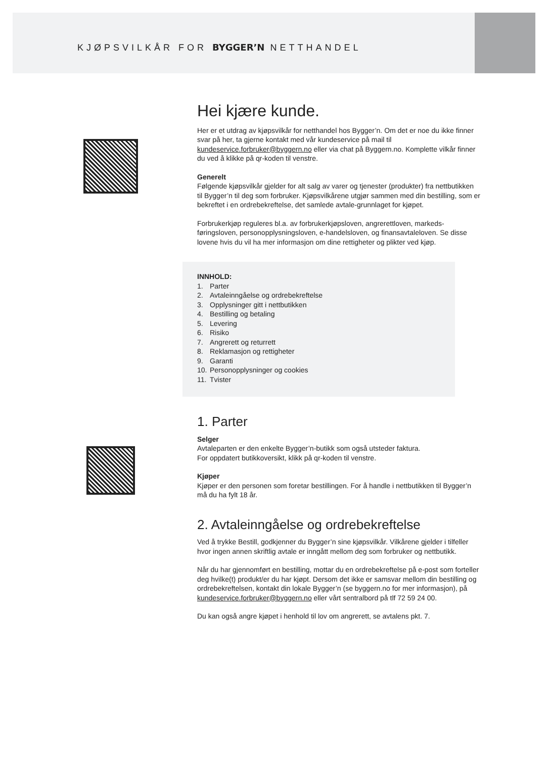KJØPSVILKÅR FOR BYGGER’N NETTHANDEL
Hei kjære kunde.
Her er et utdrag av kjøpsvilkår for netthandel hos Bygger’n. Om det er noe du ikke finner svar på her, ta gjerne kontakt med vår kundeservice på mail til kundeservice.forbruker@byggern.no eller via chat på Byggern.no. Komplette vilkår finner du ved å klikke på qr-koden til venstre.
Generelt
Følgende kjøpsvilkår gjelder for alt salg av varer og tjenester (produkter) fra nettbutikken til Bygger’n til deg som forbruker. Kjøpsvilkårene utgjør sammen med din bestilling, som er bekreftet i en ordrebekreftelse, det samlede avtale-grunnlaget for kjøpet.
Forbrukerkjøp reguleres bl.a. av forbrukerkjøpsloven, angrerettloven, markeds-føringsloven, personopplysningsloven, e-handelsloven, og finansavtaleloven. Se disse lovene hvis du vil ha mer informasjon om dine rettigheter og plikter ved kjøp.
INNHOLD:
1. Parter
2. Avtaleinngåelse og ordrebekreftelse
3. Opplysninger gitt i nettbutikken
4. Bestilling og betaling
5. Levering
6. Risiko
7. Angrerett og returrett
8. Reklamasjon og rettigheter
9. Garanti
10. Personopplysninger og cookies
11. Tvister
1. Parter
Selger
Avtaleparten er den enkelte Bygger’n-butikk som også utsteder faktura.
For oppdatert butikkoversikt, klikk på qr-koden til venstre.
Kjøper
Kjøper er den personen som foretar bestillingen. For å handle i nettbutikken til Bygger’n må du ha fylt 18 år.
2. Avtaleinngåelse og ordrebekreftelse
Ved å trykke Bestill, godkjenner du Bygger’n sine kjøpsvilkår. Vilkårene gjelder i tilfeller hvor ingen annen skriftlig avtale er inngått mellom deg som forbruker og nettbutikk.
Når du har gjennomført en bestilling, mottar du en ordrebekreftelse på e-post som forteller deg hvilke(t) produkt/er du har kjøpt. Dersom det ikke er samsvar mellom din bestilling og ordrebekreftelsen, kontakt din lokale Bygger’n (se byggern.no for mer informasjon), på kundeservice.forbruker@byggern.no eller vårt sentralbord på tlf 72 59 24 00.
Du kan også angre kjøpet i henhold til lov om angrerett, se avtalens pkt. 7.